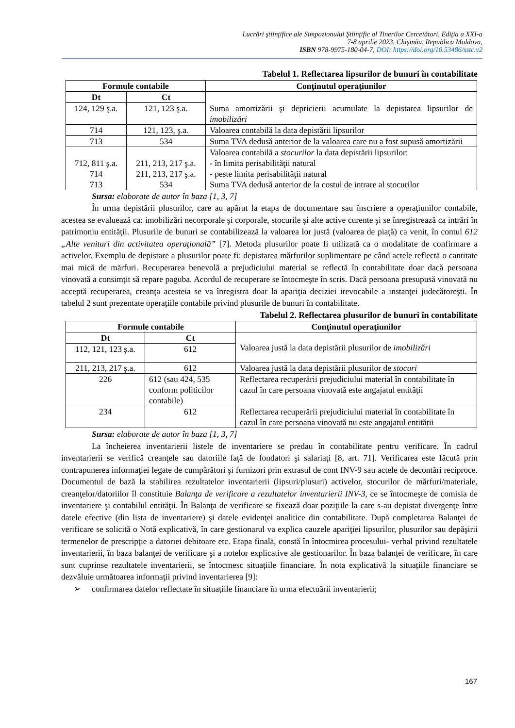Lucrări ştiinţifice ale Simpozionului Ştiinţific al Tinerilor Cercetători, Ediţia a XXI-a
7-8 aprilie 2023, Chişinău, Republica Moldova,
ISBN 978-9975-180-04-7, DOI: https://doi.org/10.53486/sstc.v2
Tabelul 1. Reflectarea lipsurilor de bunuri în contabilitate
| Formule contabile | | Conţinutul operaţiunilor |
| --- | --- | --- |
| Dt | Ct | Suma amortizării şi depricierii acumulate la depistarea lipsurilor de imobilizări |
| 124, 129 ş.a. | 121, 123 ş.a. | |
| 714 | 121, 123, ş.a. | Valoarea contabilă la data depistării lipsurilor |
| 713 | 534 | Suma TVA dedusă anterior de la valoarea care nu a fost supusă amortizării |
| 712, 811 ş.a. 714 713 | 211, 213, 217 ş.a. 211, 213, 217 ş.a. 534 | Valoarea contabilă a stocurilor la data depistării lipsurilor: - în limita perisabilităţii natural - peste limita perisabilităţii natural Suma TVA dedusă anterior de la costul de intrare al stocurilor |
Sursa: elaborate de autor în baza [1, 3, 7]
În urma depistării plusurilor, care au apărut la etapa de documentare sau înscriere a operaţiunilor contabile, acestea se evaluează ca: imobilizări necorporale şi corporale, stocurile şi alte active curente şi se înregistrează ca intrări în patrimoniu entităţii. Plusurile de bunuri se contabilizează la valoarea lor justă (valoarea de piaţă) ca venit, în contul 612 „Alte venituri din activitatea operaţională” [7]. Metoda plusurilor poate fi utilizată ca o modalitate de confirmare a activelor. Exemplu de depistare a plusurilor poate fi: depistarea mărfurilor suplimentare pe când actele reflectă o cantitate mai mică de mărfuri. Recuperarea benevolă a prejudiciului material se reflectă în contabilitate doar dacă persoana vinovată a consimţit să repare paguba. Acordul de recuperare se întocmeşte în scris. Dacă persoana presupusă vinovată nu acceptă recuperarea, creanţa acesteia se va înregistra doar la apariţia deciziei irevocabile a instanţei judecătoreşti. În tabelul 2 sunt prezentate operațiile contabile privind plusurile de bunuri în contabilitate.
Tabelul 2. Reflectarea plusurilor de bunuri în contabilitate
| Formule contabile | | Conţinutul operaţiunilor |
| --- | --- | --- |
| Dt | Ct | Valoarea justă la data depistării plusurilor de imobilizări |
| 112, 121, 123 ş.a. | 612 | |
| 211, 213, 217 ş.a. | 612 | Valoarea justă la data depistării plusurilor de stocuri |
| 226 | 612 (sau 424, 535 conform politicilor contabile) | Reflectarea recuperării prejudiciului material în contabilitate în cazul în care persoana vinovată este angajatul entității |
| 234 | 612 | Reflectarea recuperării prejudiciului material în contabilitate în cazul în care persoana vinovată nu este angajatul entității |
Sursa: elaborate de autor în baza [1, 3, 7]
La încheierea inventarierii listele de inventariere se predau în contabilitate pentru verificare. În cadrul inventarierii se verifică creanţele sau datoriile faţă de fondatori şi salariaţi [8, art. 71]. Verificarea este făcută prin contrapunerea informaţiei legate de cumpărători şi furnizori prin extrasul de cont INV-9 sau actele de decontări reciproce. Documentul de bază la stabilirea rezultatelor inventarierii (lipsuri/plusuri) activelor, stocurilor de mărfuri/materiale, creanţelor/datoriilor îl constituie Balanţa de verificare a rezultatelor inventarierii INV-3, ce se întocmeşte de comisia de inventariere şi contabilul entităţii. În Balanţa de verificare se fixează doar poziţiile la care s-au depistat divergenţe între datele efective (din lista de inventariere) şi datele evidenţei analitice din contabilitate. După completarea Balanţei de verificare se solicită o Notă explicativă, în care gestionarul va explica cauzele apariţiei lipsurilor, plusurilor sau depăşirii termenelor de prescripţie a datoriei debitoare etc. Etapa finală, constă în întocmirea procesului- verbal privind rezultatele inventarierii, în baza balanţei de verificare şi a notelor explicative ale gestionarilor. În baza balanței de verificare, în care sunt cuprinse rezultatele inventarierii, se întocmesc situațiile financiare. În nota explicativă la situațiile financiare se dezvăluie următoarea informaţii privind inventarierea [9]:
➢ confirmarea datelor reflectate în situațiile financiare în urma efectuării inventarierii;
167